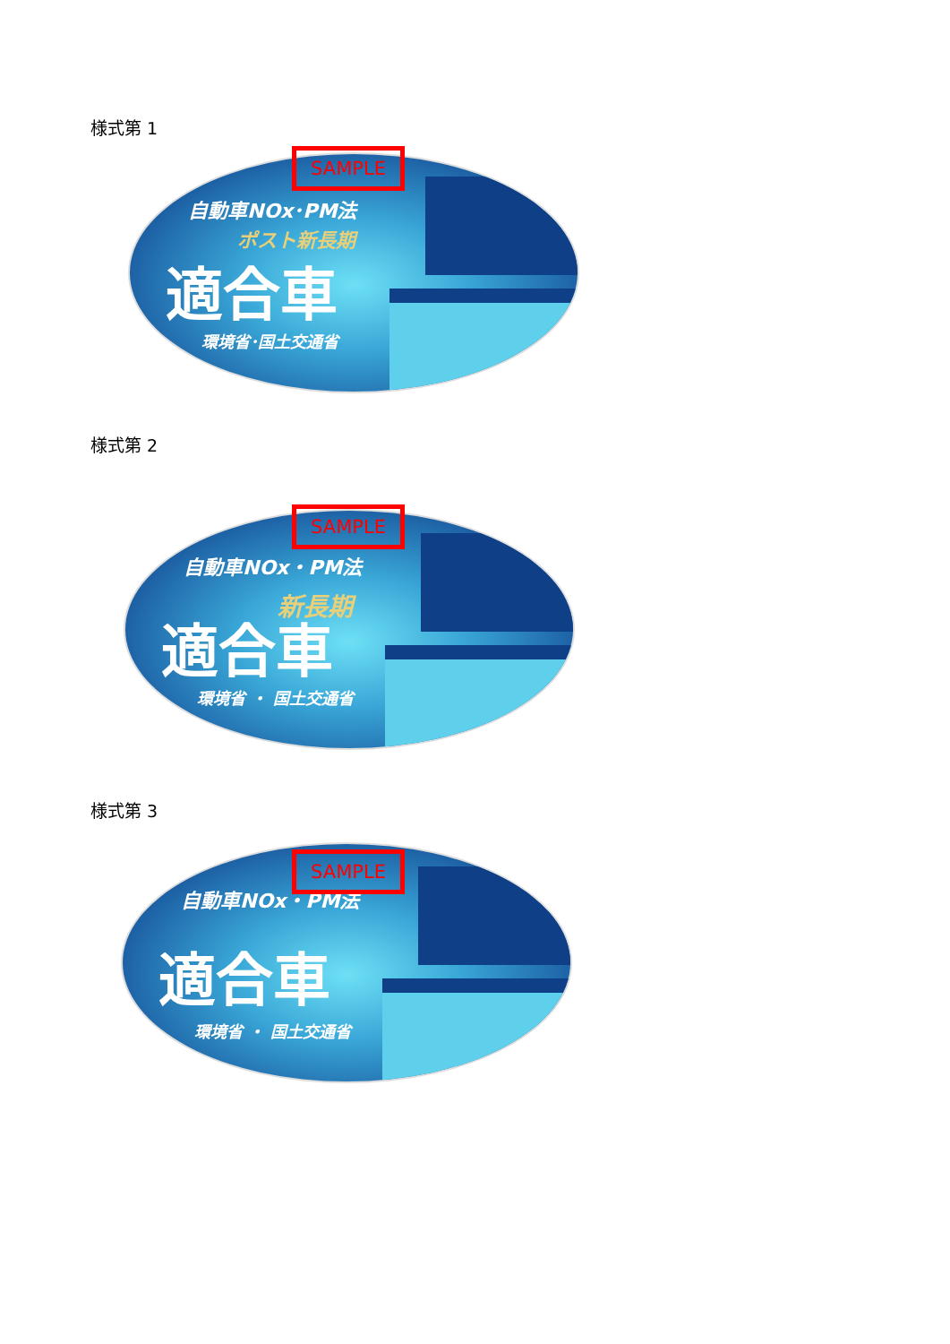様式第 1
自動車NOx･PM法
ポスト新長期
適合車
環境省･国土交通省
SAMPLE
様式第 2
自動車NOx・PM法
新長期
適合車
環境省 ・ 国土交通省
SAMPLE
様式第 3
自動車NOx・PM法
適合車
環境省 ・ 国土交通省
SAMPLE